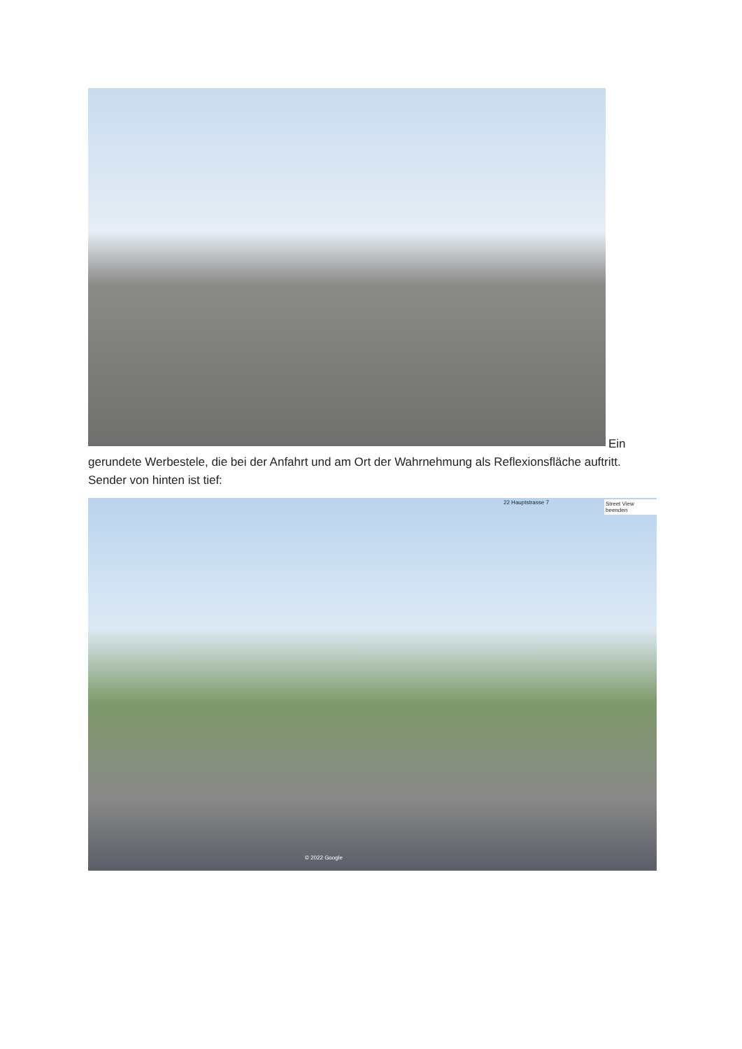Ein
gerundete Werbestele, die bei der Anfahrt und am Ort der Wahrnehmung als Reflexionsfläche auftritt. Sender von hinten ist tief:
22 Hauptstrasse 7 Street View beenden
© 2022 Google